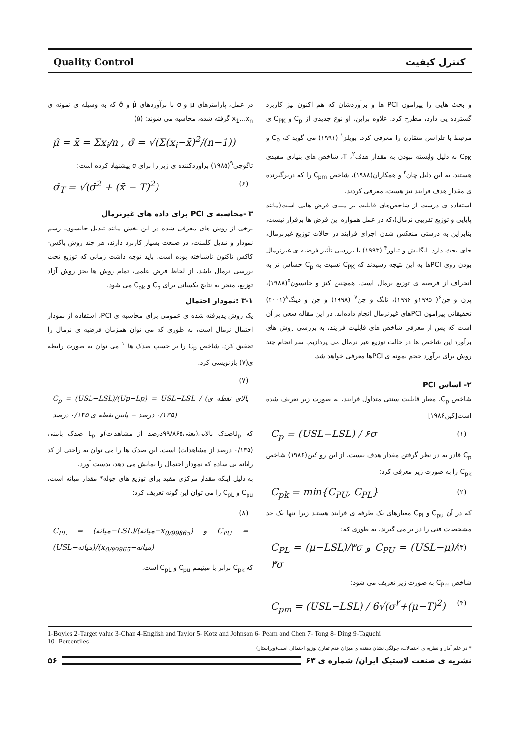Quality Control کنترل کیفیت
و بحث هایی را پیرامون PCI ها و برآوردشان که هم اکنون نیز کاربرد گسترده یی دارد، مطرح کرد. علاوه براین، او نوع جدیدی از C<sub>p</sub> و C<sub>PK</sub> ی مرتبط با تلرانس متقارن را معرفی کرد. بویلز<sup>۱</sup> (۱۹۹۱) می گوید که C<sub>p</sub> و C<sub>PK</sub> به دلیل وابسته نبودن به مقدار هدف<sup>۲</sup>، T، شاخص های بنیادی مفیدی هستند. به این دلیل چان<sup>۳</sup> و همکاران(۱۹۸۸)، شاخص C<sub>pm</sub> را که دربرگیرنده ی مقدار هدف فرایند نیز هست، معرفی کردند.
استفاده ی درست از شاخص‌های قابلیت بر مبنای فرض هایی است(مانند پایایی و توزیع تقریبی نرمال)،که در عمل همواره این فرض ها برقرار نیست، بنابراین به درستی منعکس شدن اجرای فرایند در حالات توزیع غیرنرمال، جای بحث دارد. انگلیش و تیلور<sup>۴</sup> (۱۹۹۳) با بررسی تأثیر فرضیه ی غیرنرمال بودن روی PCIها به این نتیجه رسیدند که C<sub>PK</sub> نسبت به C<sub>p</sub> حساس تر به انحراف از فرضیه ی توزیع نرمال است. همچنین کتز و جانسون<sup>۵</sup>(۱۹۸۸)، پرن و چن<sup>۶</sup>( ۱۹۹۵و ۱۹۹۶)، تانگ و چن<sup>۷</sup> (۱۹۹۸) و چن و دینگ<sup>۸</sup>(۲۰۰۱) تحقیقاتی پیرامون PCIهای غیرنرمال انجام داده‌اند. در این مقاله سعی بر آن است که پس از معرفی شاخص های قابلیت فرایند، به بررسی روش های برآورد این شاخص ها در حالت توزیع غیر نرمال می پردازیم. سر انجام چند روش برای برآورد حجم نمونه ی PCIها معرفی خواهد شد.
۲- اساس PCI
شاخص C<sub>p</sub>، معیار قابلیت سنتی متداول فرایند، به صورت زیر تعریف شده است[کین۱۹۸۶]
C<sub>p</sub> = (USL−LSL) / ۶σ (۱)
C<sub>p</sub> قادر به در نظر گرفتن مقدار هدف نیست، از این رو کین(۱۹۸۶) شاخص C<sub>pk</sub> را به صورت زیر معرفی کرد:
C<sub>pk</sub> = min{C<sub>PU</sub>, C<sub>PL</sub>} (۲)
که در آن C<sub>pu</sub> و C<sub>Pl</sub> معیارهای یک طرفه ی فرایند هستند زیرا تنها یک حد مشخصات فنی را در بر می گیرند، به طوری که:
C<sub>PL</sub> = (μ−LSL)/۳σ و C<sub>PU</sub> = (USL−μ)/۳σ (۳)
شاخص C<sub>Pm</sub> به صورت زیر تعریف می شود:
C<sub>pm</sub> = (USL−LSL) / 6√(σ<sup>۲</sup>+(μ−T)<sup>2</sup>) (۴)
در عمل، پارامترهای μ و σ با برآوردهای μ̂ و σ̂ که به وسیله ی نمونه ی x<sub>1</sub>...x<sub>n</sub> گرفته شده، محاسبه می شوند: (۵)
μ̂ = x̄ = Σx<sub>i</sub>/n , σ̂ = √(Σ(x<sub>i</sub>−x̄)<sup>2</sup>/(n−1))
تاگوچی<sup>۹</sup>(۱۹۸۵) برآوردکننده ی زیر را برای σ پیشنهاد کرده است:
σ̂<sub>T</sub> = √(σ̂<sup>2</sup> + (x̄ − T)<sup>2</sup>) (۶)
۳ -محاسبه ی PCI برای داده های غیرنرمال
برخی از روش های معرفی شده در این بخش مانند تبدیل جانسون، رسم نمودار و تبدیل کلمنت، در صنعت بسیار کاربرد دارند، هر چند روش باکس-کاکس تاکنون ناشناخته بوده است. باید توجه داشت زمانی که توزیع تحت بررسی نرمال باشد، از لحاظ فرض علمی، تمام روش ها بجز روش آزاد توزیع، منجر به نتایج یکسانی برای C<sub>p</sub> و C<sub>pk</sub> می شود.
۳-۱ :نمودار احتمال
یک روش پذیرفته شده ی عمومی برای محاسبه ی PCI، استفاده از نمودار احتمال نرمال است، به طوری که می توان همزمان فرضیه ی نرمال را تحقیق کرد. شاخص C<sub>p</sub> را بر حسب صدک ها<sup>۱۰</sup> می توان به صورت رابطه ی(۷) بازنویسی کرد.
(۷)
C<sub>p</sub> = (USL−LSL)/(Up−Lp) = USL−LSL / (بالای نقطه ی ۰/۱۳۵ درصد − پایین نقطه ی ۰/۱۳۵ درصد)
که U<sub>p</sub>صدک بالایی(یعنی۹۹/۸۶۵درصد از مشاهدات)و L<sub>p</sub> صدک پایینی (۰/۱۳۵ درصد از مشاهدات) است. این صدک ها را می توان به راحتی از کد رایانه یی ساده که نمودار احتمال را نمایش می دهد، بدست آورد.
به دلیل اینکه مقدار مرکزی مفید برای توزیع های چوله* مقدار میانه است، C<sub>pu</sub> و C<sub>pL</sub> را می توان این گونه تعریف کرد:
(۸)
C<sub>PL</sub> = (میانه−LSL)/(میانه−x<sub>0/99865</sub>) و C<sub>PU</sub> = (USL−میانه)/(x<sub>0/99865</sub>−میانه)
که C<sub>pk</sub> برابر با مینیمم C<sub>pu</sub> و C<sub>pL</sub> است.
1-Boyles 2-Target value 3-Chan 4-English and Taylor 5- Kotz and Johnson 6- Pearn and Chen 7- Tong 8- Ding 9-Taguchi
10- Percentiles
* در علم آمار و نظریه ی احتمالات، چولگی نشان دهنده ی میزان عدم تقارن توزیع احتمالی است(ویراستار)
۵۶
نشریه ی صنعت لاستیک ایران/ شماره ی ۶۳